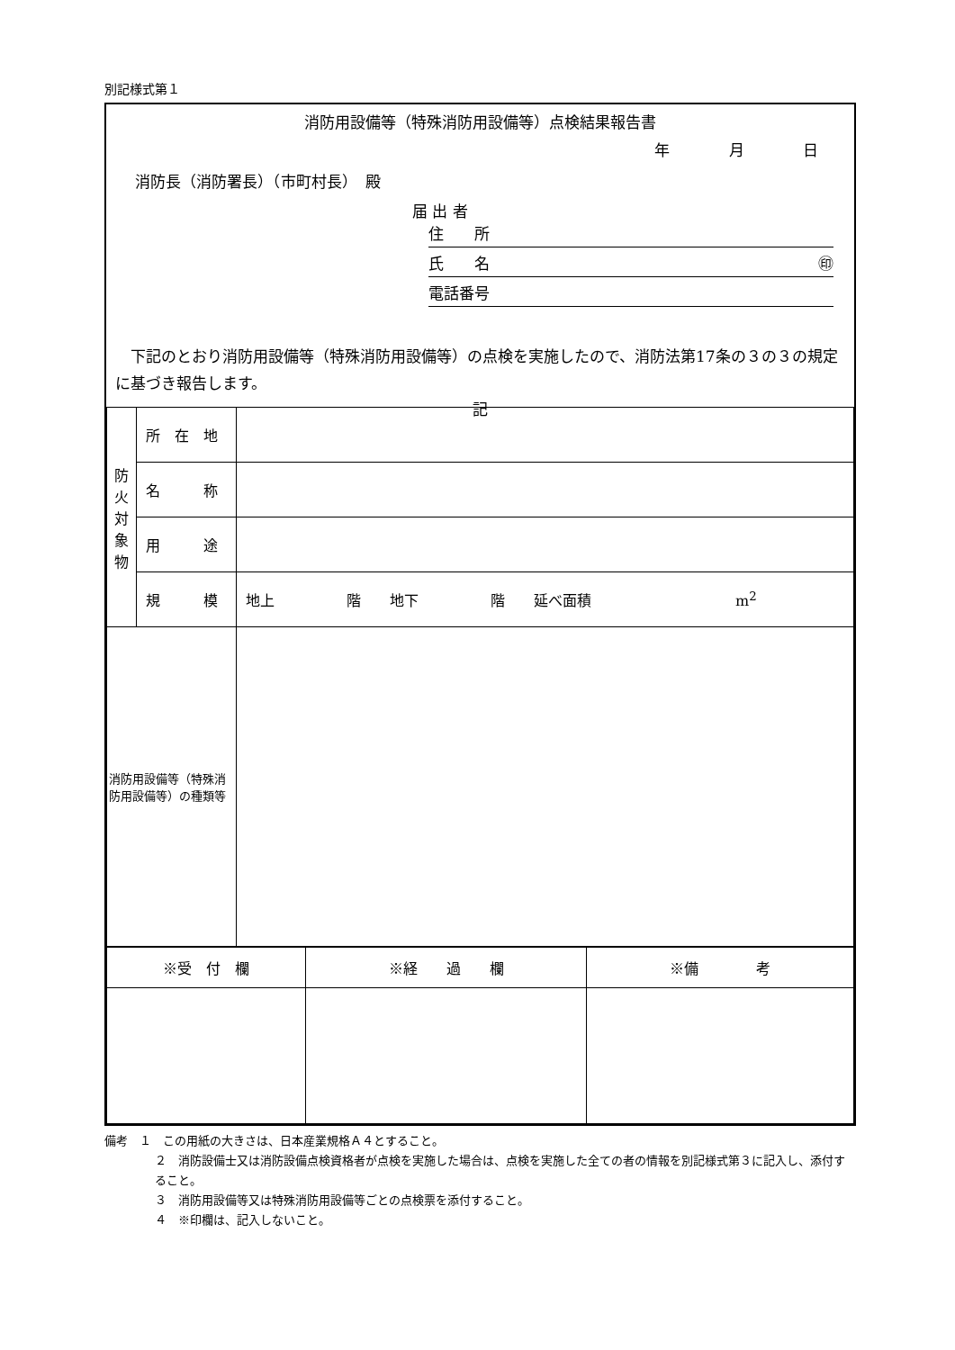別記様式第１
消防用設備等（特殊消防用設備等）点検結果報告書
年 月 日
消防長（消防署長）（市町村長）　殿
届 出 者
住　　所
氏　　名 ㊞
電話番号
　下記のとおり消防用設備等（特殊消防用設備等）の点検を実施したので、消防法第17条の３の３の規定に基づき報告します。
記
| 防 火 対 象 物 | 所 在 地 | |
| | 名 称 | |
| | 用 途 | |
| | 規 模 | 地上 階 地下 階 延べ面積 m<sup>2</sup> |
| 消防用設備等（特殊消防用設備等）の種類等 | | |
| ※受 付 欄 | ※経 過 欄 | ※備 考 |
備考　１　この用紙の大きさは、日本産業規格Ａ４とすること。
２　消防設備士又は消防設備点検資格者が点検を実施した場合は、点検を実施した全ての者の情報を別記様式第３に記入し、添付すること。
３　消防用設備等又は特殊消防用設備等ごとの点検票を添付すること。
４　※印欄は、記入しないこと。